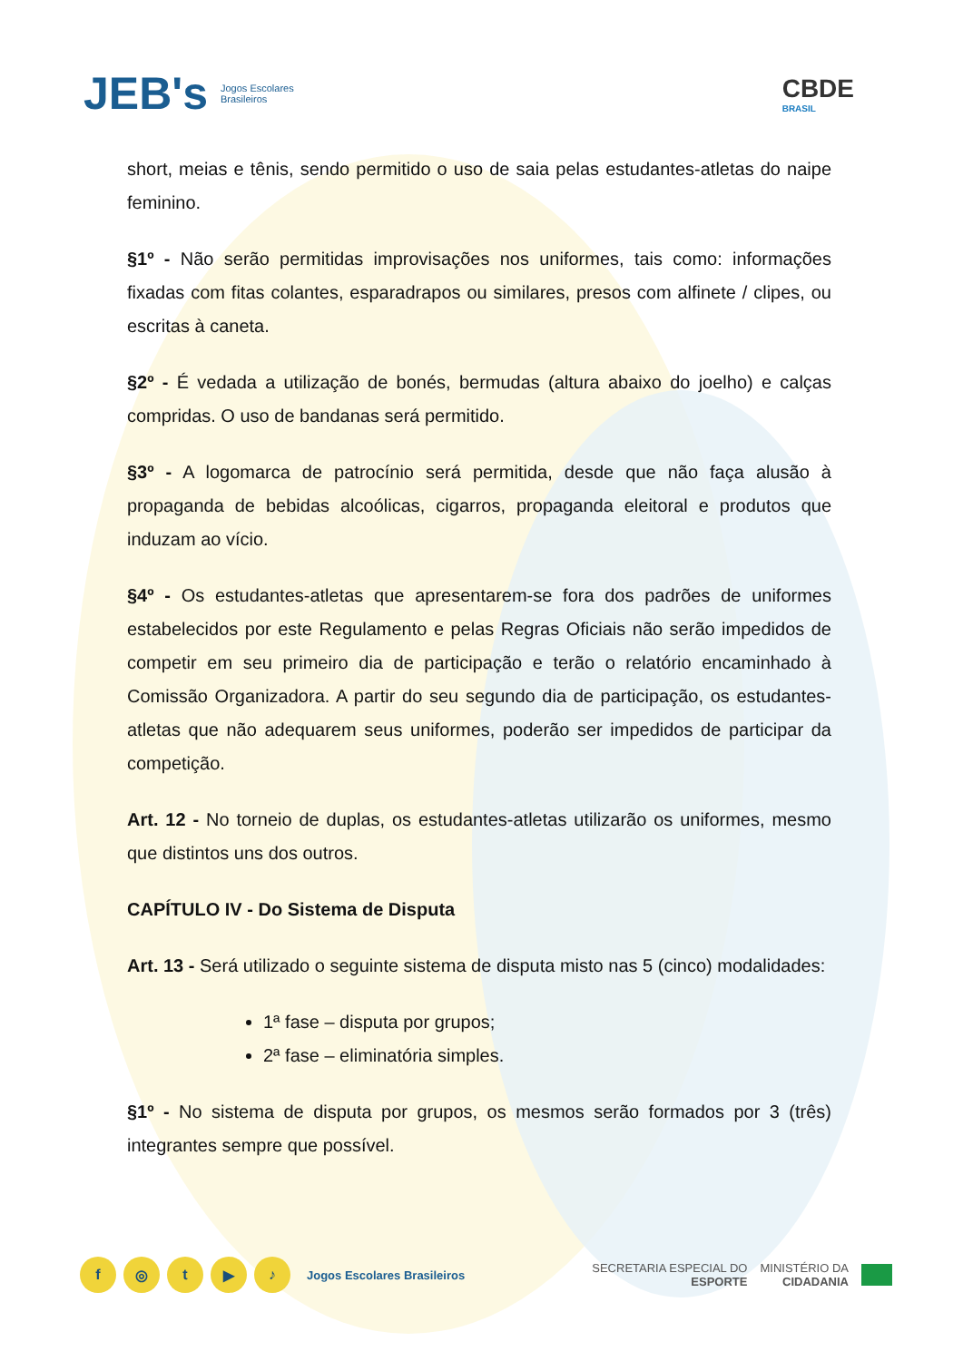JEB's Jogos Escolares
Brasileiros
CBDE
BRASIL
short, meias e tênis, sendo permitido o uso de saia pelas estudantes-atletas do naipe feminino.
§1º - Não serão permitidas improvisações nos uniformes, tais como: informações fixadas com fitas colantes, esparadrapos ou similares, presos com alfinete / clipes, ou escritas à caneta.
§2º - É vedada a utilização de bonés, bermudas (altura abaixo do joelho) e calças compridas. O uso de bandanas será permitido.
§3º - A logomarca de patrocínio será permitida, desde que não faça alusão à propaganda de bebidas alcoólicas, cigarros, propaganda eleitoral e produtos que induzam ao vício.
§4º - Os estudantes-atletas que apresentarem-se fora dos padrões de uniformes estabelecidos por este Regulamento e pelas Regras Oficiais não serão impedidos de competir em seu primeiro dia de participação e terão o relatório encaminhado à Comissão Organizadora. A partir do seu segundo dia de participação, os estudantes-atletas que não adequarem seus uniformes, poderão ser impedidos de participar da competição.
Art. 12 - No torneio de duplas, os estudantes-atletas utilizarão os uniformes, mesmo que distintos uns dos outros.
CAPÍTULO IV - Do Sistema de Disputa
Art. 13 - Será utilizado o seguinte sistema de disputa misto nas 5 (cinco) modalidades:
1ª fase – disputa por grupos;
2ª fase – eliminatória simples.
§1º - No sistema de disputa por grupos, os mesmos serão formados por 3 (três) integrantes sempre que possível.
f ◎ t ▶ ♪
Jogos Escolares Brasileiros
SECRETARIA ESPECIAL DO
ESPORTE
MINISTÉRIO DA
CIDADANIA